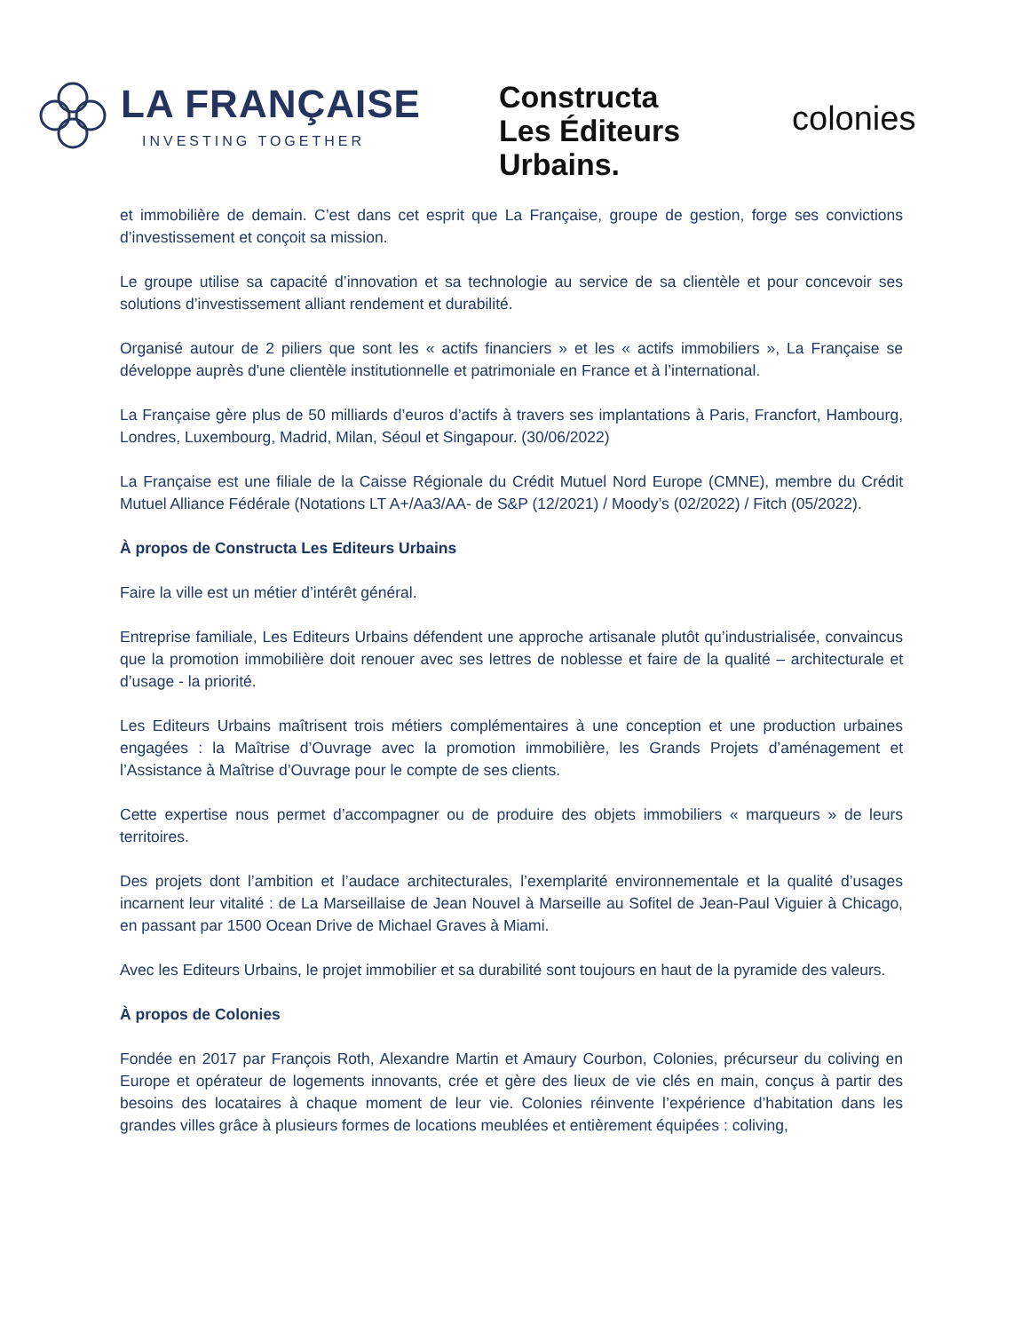LA FRANÇAISE
INVESTING TOGETHER
Constructa
Les Éditeurs
Urbains.
colonies
et immobilière de demain. C’est dans cet esprit que La Française, groupe de gestion, forge ses convictions d’investissement et conçoit sa mission.
Le groupe utilise sa capacité d’innovation et sa technologie au service de sa clientèle et pour concevoir ses solutions d’investissement alliant rendement et durabilité.
Organisé autour de 2 piliers que sont les « actifs financiers » et les « actifs immobiliers », La Française se développe auprès d'une clientèle institutionnelle et patrimoniale en France et à l’international.
La Française gère plus de 50 milliards d’euros d’actifs à travers ses implantations à Paris, Francfort, Hambourg, Londres, Luxembourg, Madrid, Milan, Séoul et Singapour. (30/06/2022)
La Française est une filiale de la Caisse Régionale du Crédit Mutuel Nord Europe (CMNE), membre du Crédit Mutuel Alliance Fédérale (Notations LT A+/Aa3/AA- de S&P (12/2021) / Moody’s (02/2022) / Fitch (05/2022).
À propos de Constructa Les Editeurs Urbains
Faire la ville est un métier d’intérêt général.
Entreprise familiale, Les Editeurs Urbains défendent une approche artisanale plutôt qu’industrialisée, convaincus que la promotion immobilière doit renouer avec ses lettres de noblesse et faire de la qualité – architecturale et d’usage - la priorité.
Les Editeurs Urbains maîtrisent trois métiers complémentaires à une conception et une production urbaines engagées : la Maîtrise d’Ouvrage avec la promotion immobilière, les Grands Projets d’aménagement et l’Assistance à Maîtrise d’Ouvrage pour le compte de ses clients.
Cette expertise nous permet d’accompagner ou de produire des objets immobiliers « marqueurs » de leurs territoires.
Des projets dont l’ambition et l’audace architecturales, l’exemplarité environnementale et la qualité d’usages incarnent leur vitalité : de La Marseillaise de Jean Nouvel à Marseille au Sofitel de Jean-Paul Viguier à Chicago, en passant par 1500 Ocean Drive de Michael Graves à Miami.
Avec les Editeurs Urbains, le projet immobilier et sa durabilité sont toujours en haut de la pyramide des valeurs.
À propos de Colonies
Fondée en 2017 par François Roth, Alexandre Martin et Amaury Courbon, Colonies, précurseur du coliving en Europe et opérateur de logements innovants, crée et gère des lieux de vie clés en main, conçus à partir des besoins des locataires à chaque moment de leur vie. Colonies réinvente l’expérience d’habitation dans les grandes villes grâce à plusieurs formes de locations meublées et entièrement équipées : coliving,